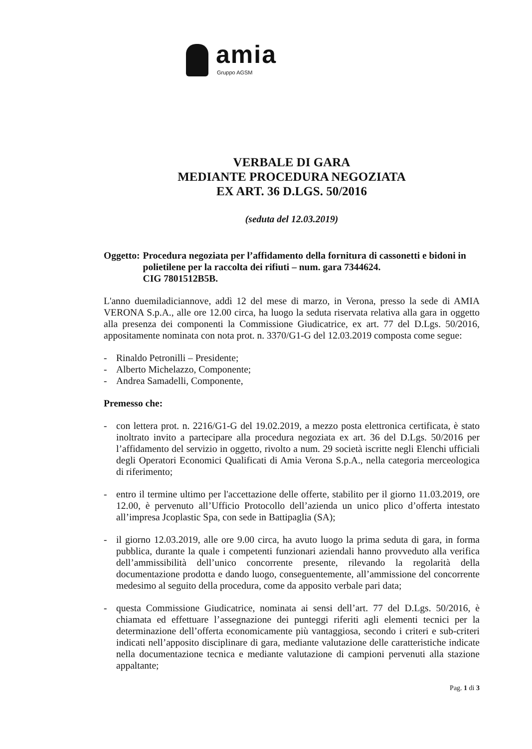amia
Gruppo AGSM
VERBALE DI GARA
MEDIANTE PROCEDURA NEGOZIATA
EX ART. 36 D.LGS. 50/2016
(seduta del 12.03.2019)
Oggetto: Procedura negoziata per l’affidamento della fornitura di cassonetti e bidoni in polietilene per la raccolta dei rifiuti – num. gara 7344624.
CIG 7801512B5B.
L'anno duemiladiciannove, addì 12 del mese di marzo, in Verona, presso la sede di AMIA VERONA S.p.A., alle ore 12.00 circa, ha luogo la seduta riservata relativa alla gara in oggetto alla presenza dei componenti la Commissione Giudicatrice, ex art. 77 del D.Lgs. 50/2016, appositamente nominata con nota prot. n. 3370/G1-G del 12.03.2019 composta come segue:
- Rinaldo Petronilli – Presidente;
- Alberto Michelazzo, Componente;
- Andrea Samadelli, Componente,
Premesso che:
- con lettera prot. n. 2216/G1-G del 19.02.2019, a mezzo posta elettronica certificata, è stato inoltrato invito a partecipare alla procedura negoziata ex art. 36 del D.Lgs. 50/2016 per l’affidamento del servizio in oggetto, rivolto a num. 29 società iscritte negli Elenchi ufficiali degli Operatori Economici Qualificati di Amia Verona S.p.A., nella categoria merceologica di riferimento;
- entro il termine ultimo per l'accettazione delle offerte, stabilito per il giorno 11.03.2019, ore 12.00, è pervenuto all’Ufficio Protocollo dell’azienda un unico plico d’offerta intestato all’impresa Jcoplastic Spa, con sede in Battipaglia (SA);
- il giorno 12.03.2019, alle ore 9.00 circa, ha avuto luogo la prima seduta di gara, in forma pubblica, durante la quale i competenti funzionari aziendali hanno provveduto alla verifica dell’ammissibilità dell’unico concorrente presente, rilevando la regolarità della documentazione prodotta e dando luogo, conseguentemente, all’ammissione del concorrente medesimo al seguito della procedura, come da apposito verbale pari data;
- questa Commissione Giudicatrice, nominata ai sensi dell’art. 77 del D.Lgs. 50/2016, è chiamata ed effettuare l’assegnazione dei punteggi riferiti agli elementi tecnici per la determinazione dell’offerta economicamente più vantaggiosa, secondo i criteri e sub-criteri indicati nell’apposito disciplinare di gara, mediante valutazione delle caratteristiche indicate nella documentazione tecnica e mediante valutazione di campioni pervenuti alla stazione appaltante;
Pag. 1 di 3